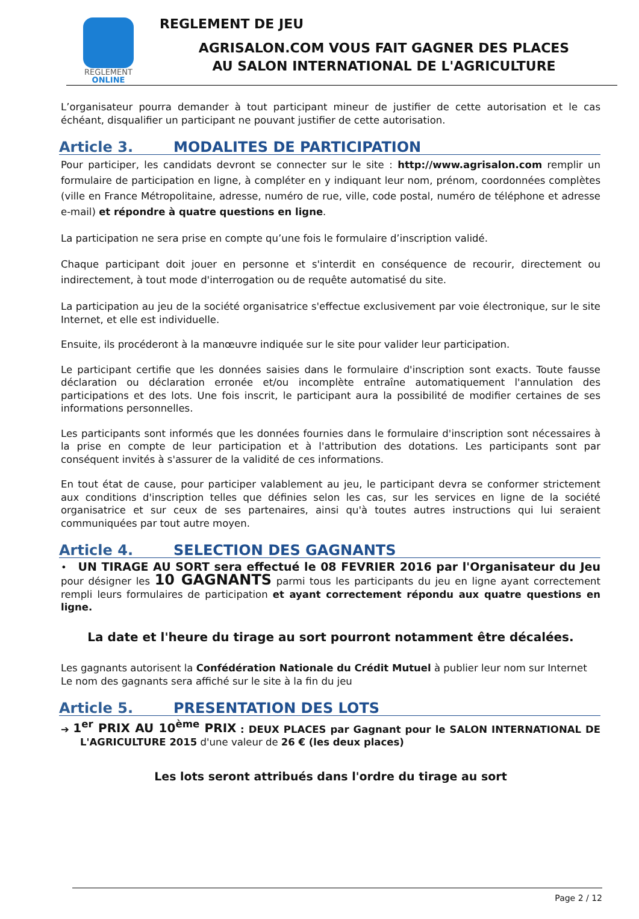REGLEMENT
ONLINE
REGLEMENT DE JEU
AGRISALON.COM VOUS FAIT GAGNER DES PLACES
AU SALON INTERNATIONAL DE L'AGRICULTURE
L’organisateur pourra demander à tout participant mineur de justifier de cette autorisation et le cas échéant, disqualifier un participant ne pouvant justifier de cette autorisation.
Article 3. MODALITES DE PARTICIPATION
Pour participer, les candidats devront se connecter sur le site : http://www.agrisalon.com remplir un formulaire de participation en ligne, à compléter en y indiquant leur nom, prénom, coordonnées complètes (ville en France Métropolitaine, adresse, numéro de rue, ville, code postal, numéro de téléphone et adresse e-mail) et répondre à quatre questions en ligne.
La participation ne sera prise en compte qu’une fois le formulaire d’inscription validé.
Chaque participant doit jouer en personne et s'interdit en conséquence de recourir, directement ou indirectement, à tout mode d'interrogation ou de requête automatisé du site.
La participation au jeu de la société organisatrice s'effectue exclusivement par voie électronique, sur le site Internet, et elle est individuelle.
Ensuite, ils procéderont à la manœuvre indiquée sur le site pour valider leur participation.
Le participant certifie que les données saisies dans le formulaire d'inscription sont exacts. Toute fausse déclaration ou déclaration erronée et/ou incomplète entraîne automatiquement l'annulation des participations et des lots. Une fois inscrit, le participant aura la possibilité de modifier certaines de ses informations personnelles.
Les participants sont informés que les données fournies dans le formulaire d'inscription sont nécessaires à la prise en compte de leur participation et à l'attribution des dotations. Les participants sont par conséquent invités à s'assurer de la validité de ces informations.
En tout état de cause, pour participer valablement au jeu, le participant devra se conformer strictement aux conditions d'inscription telles que définies selon les cas, sur les services en ligne de la société organisatrice et sur ceux de ses partenaires, ainsi qu'à toutes autres instructions qui lui seraient communiquées par tout autre moyen.
Article 4. SELECTION DES GAGNANTS
• UN TIRAGE AU SORT sera effectué le 08 FEVRIER 2016 par l'Organisateur du Jeu pour désigner les 10 GAGNANTS parmi tous les participants du jeu en ligne ayant correctement rempli leurs formulaires de participation et ayant correctement répondu aux quatre questions en ligne.
La date et l'heure du tirage au sort pourront notamment être décalées.
Les gagnants autorisent la Confédération Nationale du Crédit Mutuel à publier leur nom sur Internet
Le nom des gagnants sera affiché sur le site à la fin du jeu
Article 5. PRESENTATION DES LOTS
➔ 1<sup>er</sup> PRIX AU 10<sup>ème</sup> PRIX : DEUX PLACES par Gagnant pour le SALON INTERNATIONAL DE L'AGRICULTURE 2015 d'une valeur de 26 € (les deux places)
Les lots seront attribués dans l'ordre du tirage au sort
Page 2 / 12